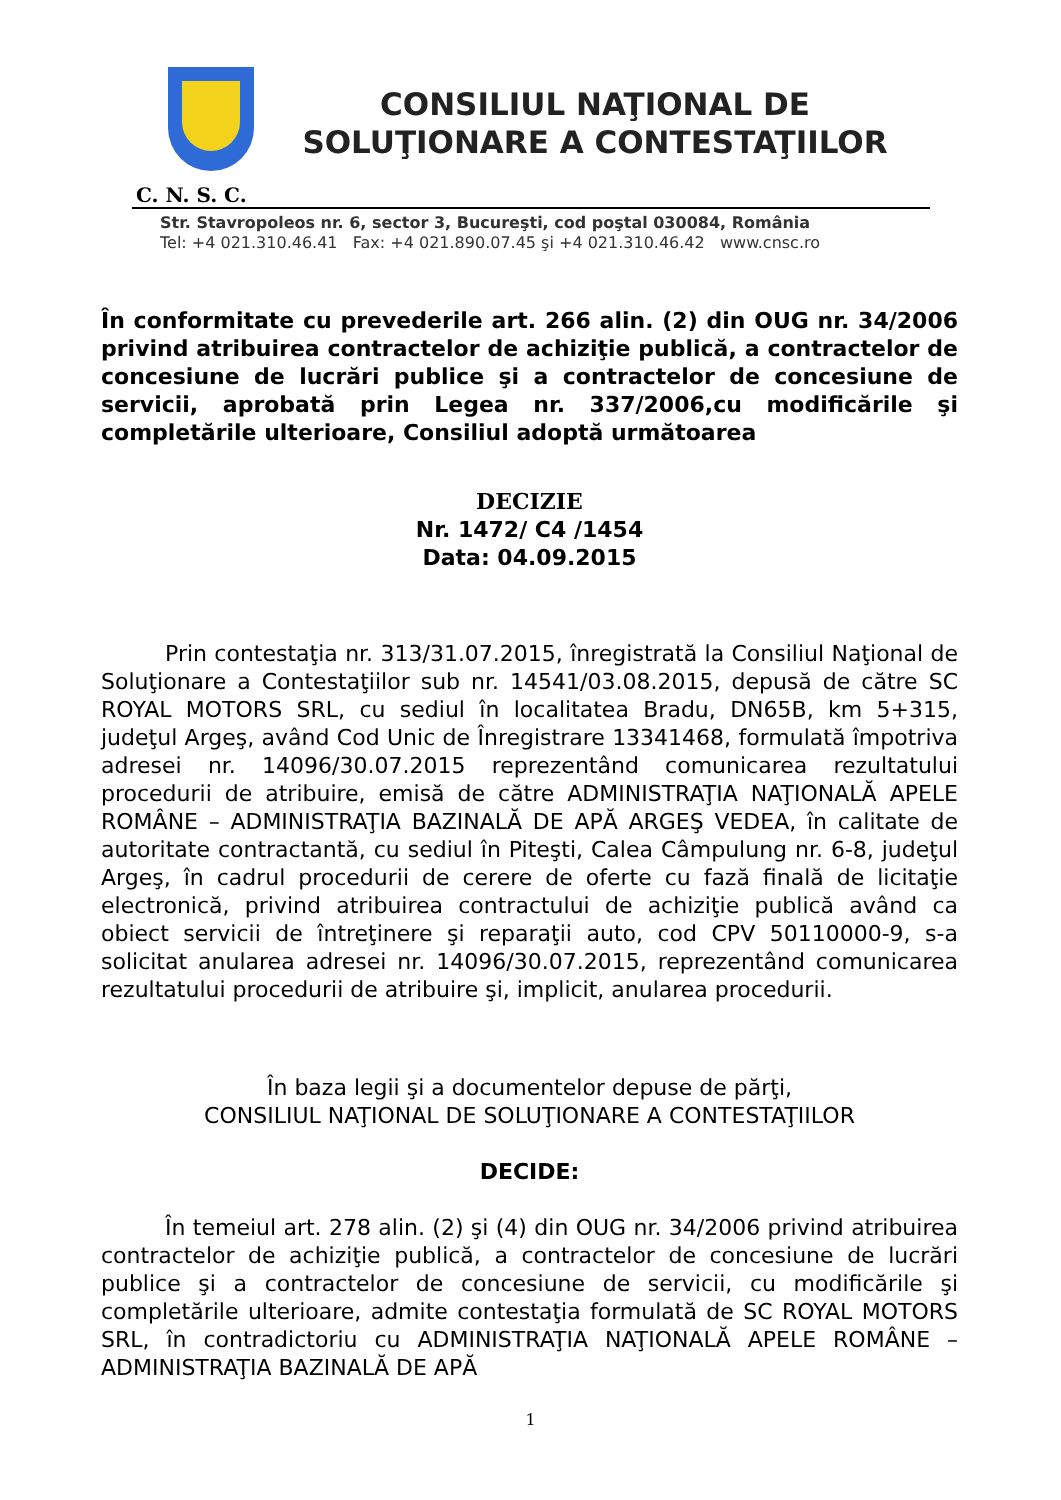CONSILIUL NAŢIONAL DE
SOLUŢIONARE A CONTESTAŢIILOR
C. N. S. C.
Str. Stavropoleos nr. 6, sector 3, Bucureşti, cod poştal 030084, România
Tel: +4 021.310.46.41 Fax: +4 021.890.07.45 şi +4 021.310.46.42 www.cnsc.ro
În conformitate cu prevederile art. 266 alin. (2) din OUG nr. 34/2006 privind atribuirea contractelor de achiziţie publică, a contractelor de concesiune de lucrări publice şi a contractelor de concesiune de servicii, aprobată prin Legea nr. 337/2006,cu modificările şi completările ulterioare, Consiliul adoptă următoarea
DECIZIE
Nr. 1472/ C4 /1454
Data: 04.09.2015
Prin contestaţia nr. 313/31.07.2015, înregistrată la Consiliul Naţional de Soluţionare a Contestaţiilor sub nr. 14541/03.08.2015, depusă de către SC ROYAL MOTORS SRL, cu sediul în localitatea Bradu, DN65B, km 5+315, judeţul Argeş, având Cod Unic de Înregistrare 13341468, formulată împotriva adresei nr. 14096/30.07.2015 reprezentând comunicarea rezultatului procedurii de atribuire, emisă de către ADMINISTRAŢIA NAŢIONALĂ APELE ROMÂNE – ADMINISTRAŢIA BAZINALĂ DE APĂ ARGEŞ VEDEA, în calitate de autoritate contractantă, cu sediul în Piteşti, Calea Câmpulung nr. 6-8, judeţul Argeş, în cadrul procedurii de cerere de oferte cu fază finală de licitaţie electronică, privind atribuirea contractului de achiziţie publică având ca obiect servicii de întreţinere şi reparaţii auto, cod CPV 50110000-9, s-a solicitat anularea adresei nr. 14096/30.07.2015, reprezentând comunicarea rezultatului procedurii de atribuire şi, implicit, anularea procedurii.
În baza legii şi a documentelor depuse de părţi,
CONSILIUL NAŢIONAL DE SOLUŢIONARE A CONTESTAŢIILOR
DECIDE:
În temeiul art. 278 alin. (2) şi (4) din OUG nr. 34/2006 privind atribuirea contractelor de achiziţie publică, a contractelor de concesiune de lucrări publice şi a contractelor de concesiune de servicii, cu modificările şi completările ulterioare, admite contestaţia formulată de SC ROYAL MOTORS SRL, în contradictoriu cu ADMINISTRAŢIA NAŢIONALĂ APELE ROMÂNE – ADMINISTRAŢIA BAZINALĂ DE APĂ
1